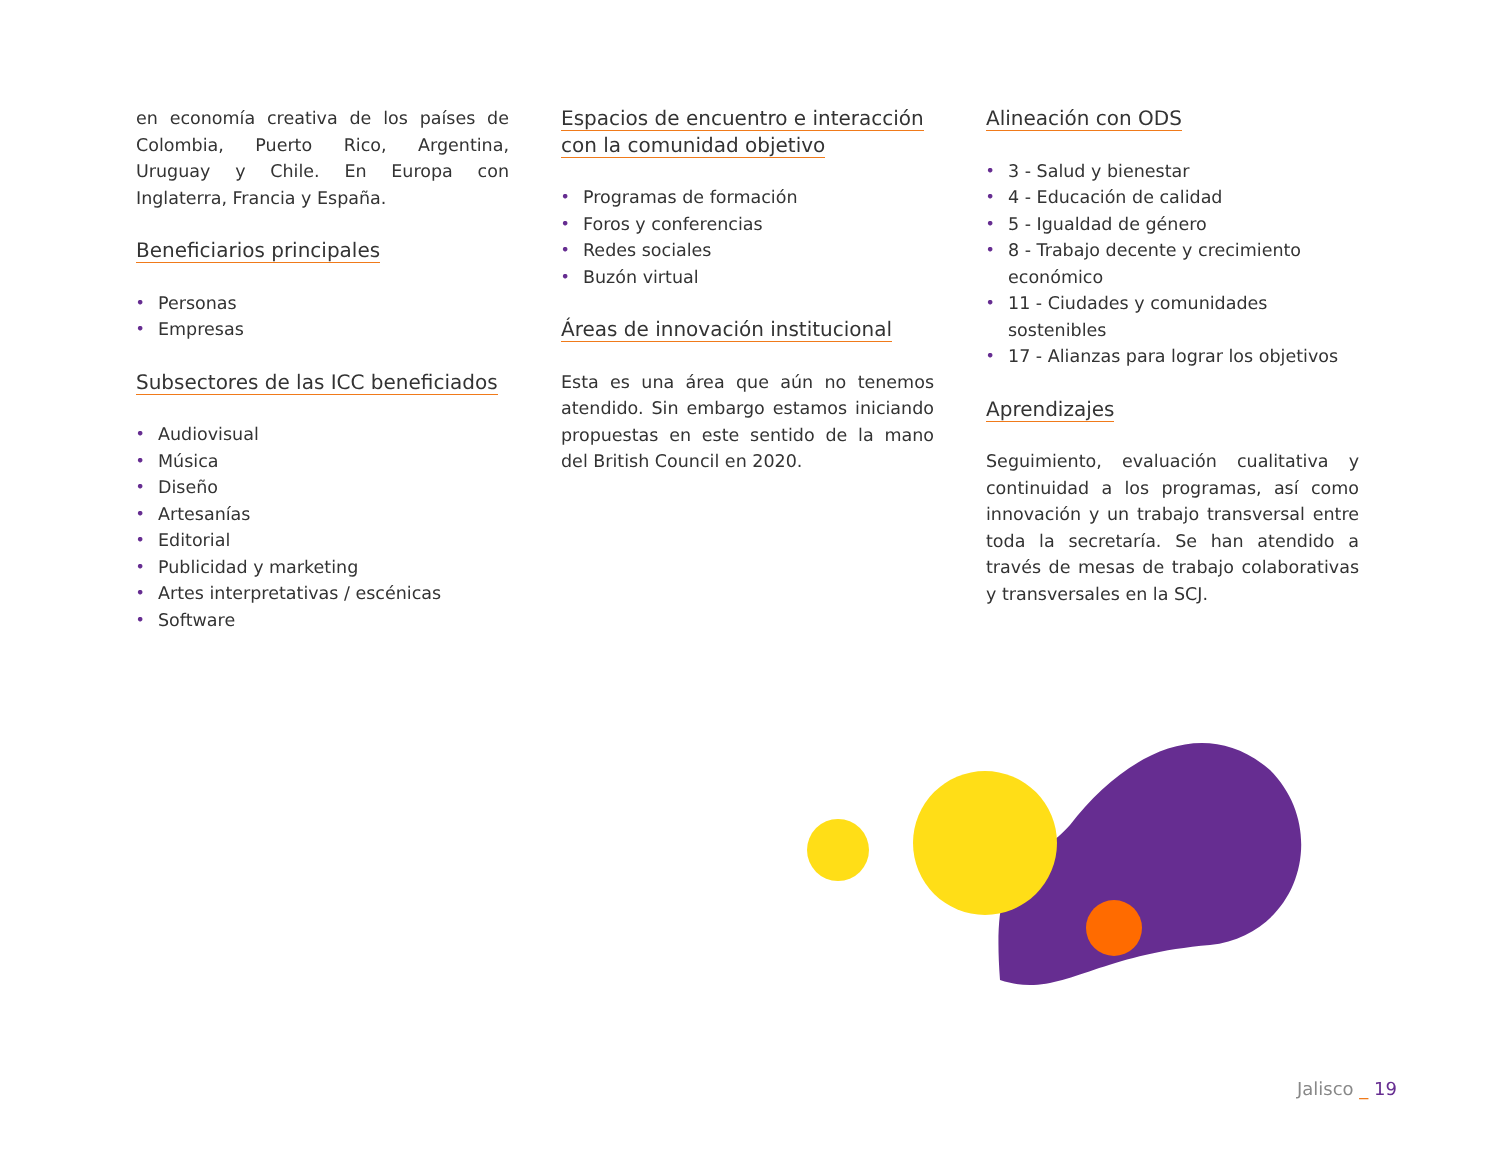en economía creativa de los países de Colombia, Puerto Rico, Argentina, Uruguay y Chile. En Europa con Inglaterra, Francia y España.
Beneficiarios principales
• Personas
• Empresas
Subsectores de las ICC beneficiados
• Audiovisual
• Música
• Diseño
• Artesanías
• Editorial
• Publicidad y marketing
• Artes interpretativas / escénicas
• Software
Espacios de encuentro e interacción con la comunidad objetivo
• Programas de formación
• Foros y conferencias
• Redes sociales
• Buzón virtual
Áreas de innovación institucional
Esta es una área que aún no tenemos atendido. Sin embargo estamos iniciando propuestas en este sentido de la mano del British Council en 2020.
Alineación con ODS
• 3 - Salud y bienestar
• 4 - Educación de calidad
• 5 - Igualdad de género
• 8 - Trabajo decente y crecimiento económico
• 11 - Ciudades y comunidades sostenibles
• 17 - Alianzas para lograr los objetivos
Aprendizajes
Seguimiento, evaluación cualitativa y continuidad a los programas, así como innovación y un trabajo transversal entre toda la secretaría. Se han atendido a través de mesas de trabajo colaborativas y transversales en la SCJ.
Jalisco _ 19